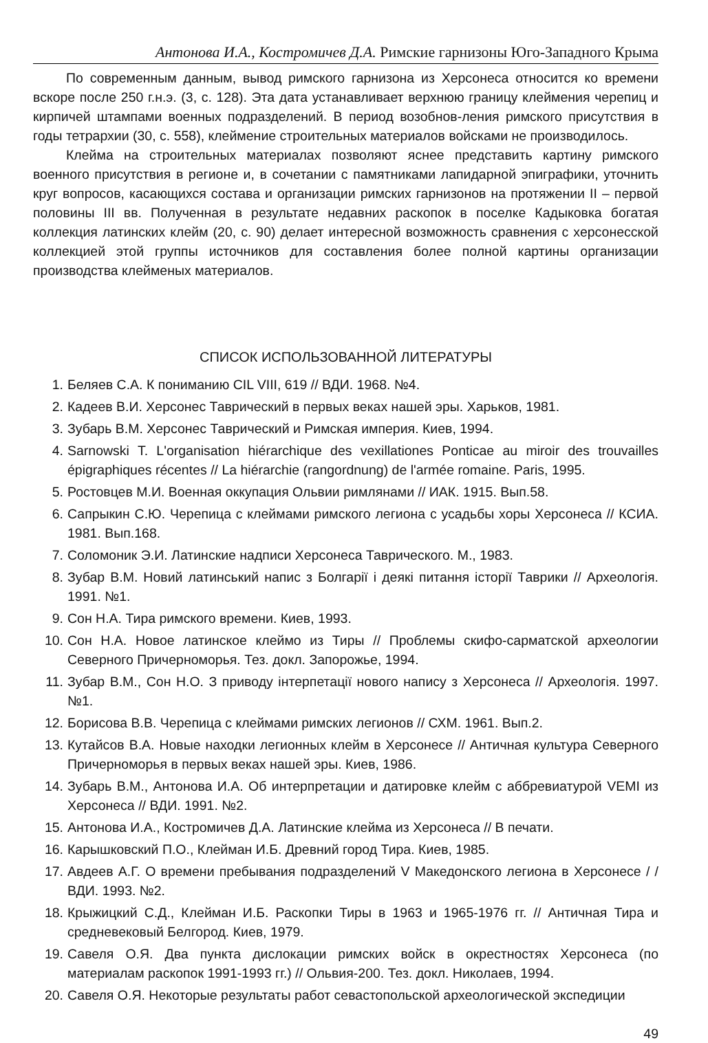Антонова И.А., Костромичев Д.А. Римские гарнизоны Юго-Западного Крыма
По современным данным, вывод римского гарнизона из Херсонеса относится ко времени вскоре после 250 г.н.э. (3, с. 128). Эта дата устанавливает верхнюю границу клеймения черепиц и кирпичей штампами военных подразделений. В период возобнов-ления римского присутствия в годы тетрархии (30, с. 558), клеймение строительных материалов войсками не производилось.
Клейма на строительных материалах позволяют яснее представить картину римского военного присутствия в регионе и, в сочетании с памятниками лапидарной эпиграфики, уточнить круг вопросов, касающихся состава и организации римских гарнизонов на протяжении II – первой половины III вв. Полученная в результате недавних раскопок в поселке Кадыковка богатая коллекция латинских клейм (20, с. 90) делает интересной возможность сравнения с херсонесской коллекцией этой группы источников для составления более полной картины организации производства клейменых материалов.
СПИСОК ИСПОЛЬЗОВАННОЙ ЛИТЕРАТУРЫ
1. Беляев С.А. К пониманию CIL VIII, 619 // ВДИ. 1968. №4.
2. Кадеев В.И. Херсонес Таврический в первых веках нашей эры. Харьков, 1981.
3. Зубарь В.М. Херсонес Таврический и Римская империя. Киев, 1994.
4. Sarnowski T. L'organisation hiérarchique des vexillationes Ponticae au miroir des trouvailles épigraphiques récentes // La hiérarchie (rangordnung) de l'armée romaine. Paris, 1995.
5. Ростовцев М.И. Военная оккупация Ольвии римлянами // ИАК. 1915. Вып.58.
6. Сапрыкин С.Ю. Черепица с клеймами римского легиона с усадьбы хоры Херсонеса // КСИА. 1981. Вып.168.
7. Соломоник Э.И. Латинские надписи Херсонеса Таврического. М., 1983.
8. Зубар В.М. Новий латинський напис з Болгарії і деякі питання історії Таврики // Археологія. 1991. №1.
9. Сон Н.А. Тира римского времени. Киев, 1993.
10. Сон Н.А. Новое латинское клеймо из Тиры // Проблемы скифо-сарматской археологии Северного Причерноморья. Тез. докл. Запорожье, 1994.
11. Зубар В.М., Сон Н.О. З приводу інтерпетації нового напису з Херсонеса // Археологія. 1997. №1.
12. Борисова В.В. Черепица с клеймами римских легионов // СХМ. 1961. Вып.2.
13. Кутайсов В.А. Новые находки легионных клейм в Херсонесе // Античная культура Северного Причерноморья в первых веках нашей эры. Киев, 1986.
14. Зубарь В.М., Антонова И.А. Об интерпретации и датировке клейм с аббревиатурой VEMI из Херсонеса // ВДИ. 1991. №2.
15. Антонова И.А., Костромичев Д.А. Латинские клейма из Херсонеса // В печати.
16. Карышковский П.О., Клейман И.Б. Древний город Тира. Киев, 1985.
17. Авдеев А.Г. О времени пребывания подразделений V Македонского легиона в Херсонесе / / ВДИ. 1993. №2.
18. Крыжицкий С.Д., Клейман И.Б. Раскопки Тиры в 1963 и 1965-1976 гг. // Античная Тира и средневековый Белгород. Киев, 1979.
19. Савеля О.Я. Два пункта дислокации римских войск в окрестностях Херсонеса (по материалам раскопок 1991-1993 гг.) // Ольвия-200. Тез. докл. Николаев, 1994.
20. Савеля О.Я. Некоторые результаты работ севастопольской археологической экспедиции
49